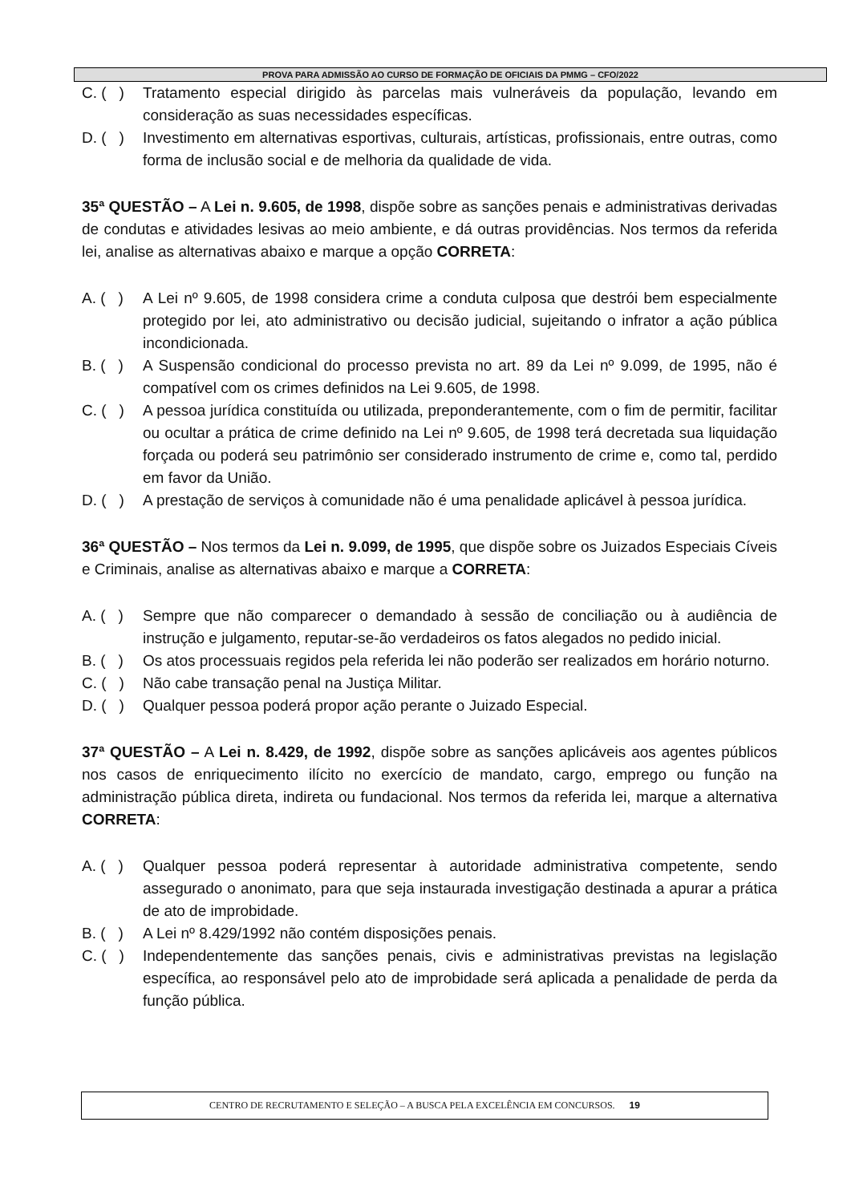PROVA PARA ADMISSÃO AO CURSO DE FORMAÇÃO DE OFICIAIS DA PMMG – CFO/2022
C. ( ) Tratamento especial dirigido às parcelas mais vulneráveis da população, levando em consideração as suas necessidades específicas.
D. ( ) Investimento em alternativas esportivas, culturais, artísticas, profissionais, entre outras, como forma de inclusão social e de melhoria da qualidade de vida.
35ª QUESTÃO – A Lei n. 9.605, de 1998, dispõe sobre as sanções penais e administrativas derivadas de condutas e atividades lesivas ao meio ambiente, e dá outras providências. Nos termos da referida lei, analise as alternativas abaixo e marque a opção CORRETA:
A. ( ) A Lei nº 9.605, de 1998 considera crime a conduta culposa que destrói bem especialmente protegido por lei, ato administrativo ou decisão judicial, sujeitando o infrator a ação pública incondicionada.
B. ( ) A Suspensão condicional do processo prevista no art. 89 da Lei nº 9.099, de 1995, não é compatível com os crimes definidos na Lei 9.605, de 1998.
C. ( ) A pessoa jurídica constituída ou utilizada, preponderantemente, com o fim de permitir, facilitar ou ocultar a prática de crime definido na Lei nº 9.605, de 1998 terá decretada sua liquidação forçada ou poderá seu patrimônio ser considerado instrumento de crime e, como tal, perdido em favor da União.
D. ( ) A prestação de serviços à comunidade não é uma penalidade aplicável à pessoa jurídica.
36ª QUESTÃO – Nos termos da Lei n. 9.099, de 1995, que dispõe sobre os Juizados Especiais Cíveis e Criminais, analise as alternativas abaixo e marque a CORRETA:
A. ( ) Sempre que não comparecer o demandado à sessão de conciliação ou à audiência de instrução e julgamento, reputar-se-ão verdadeiros os fatos alegados no pedido inicial.
B. ( ) Os atos processuais regidos pela referida lei não poderão ser realizados em horário noturno.
C. ( ) Não cabe transação penal na Justiça Militar.
D. ( ) Qualquer pessoa poderá propor ação perante o Juizado Especial.
37ª QUESTÃO – A Lei n. 8.429, de 1992, dispõe sobre as sanções aplicáveis aos agentes públicos nos casos de enriquecimento ilícito no exercício de mandato, cargo, emprego ou função na administração pública direta, indireta ou fundacional. Nos termos da referida lei, marque a alternativa CORRETA:
A. ( ) Qualquer pessoa poderá representar à autoridade administrativa competente, sendo assegurado o anonimato, para que seja instaurada investigação destinada a apurar a prática de ato de improbidade.
B. ( ) A Lei nº 8.429/1992 não contém disposições penais.
C. ( ) Independentemente das sanções penais, civis e administrativas previstas na legislação específica, ao responsável pelo ato de improbidade será aplicada a penalidade de perda da função pública.
CENTRO DE RECRUTAMENTO E SELEÇÃO – A BUSCA PELA EXCELÊNCIA EM CONCURSOS. 19